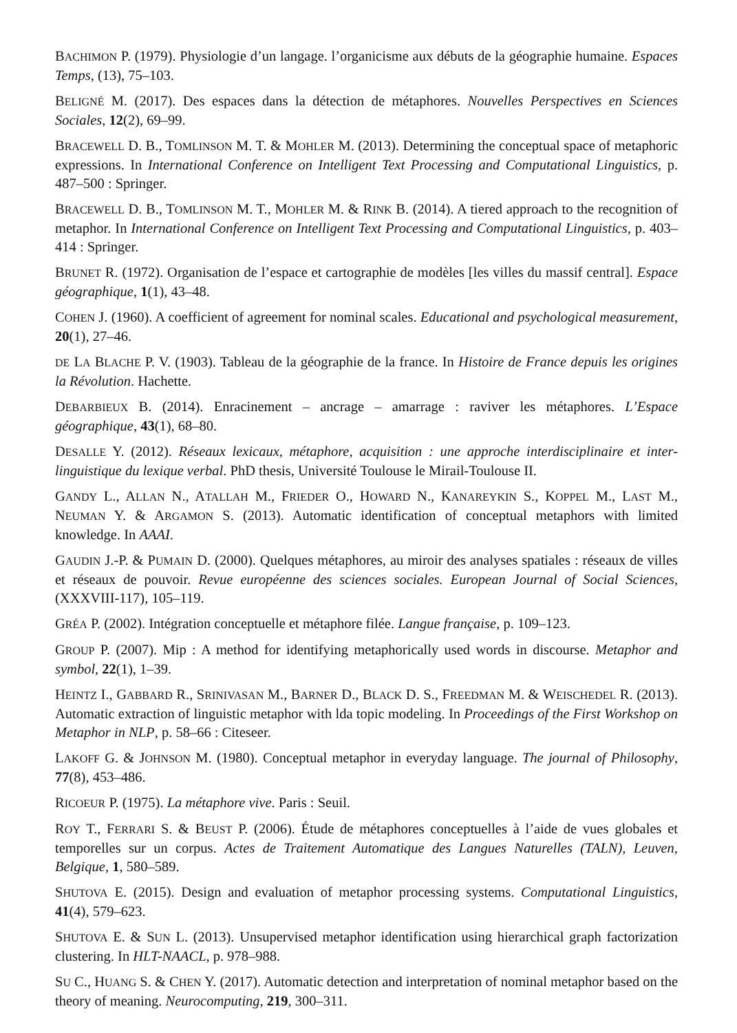BACHIMON P. (1979). Physiologie d’un langage. l’organicisme aux débuts de la géographie humaine. Espaces Temps, (13), 75–103.
BELIGNÉ M. (2017). Des espaces dans la détection de métaphores. Nouvelles Perspectives en Sciences Sociales, 12(2), 69–99.
BRACEWELL D. B., TOMLINSON M. T. & MOHLER M. (2013). Determining the conceptual space of metaphoric expressions. In International Conference on Intelligent Text Processing and Computational Linguistics, p. 487–500 : Springer.
BRACEWELL D. B., TOMLINSON M. T., MOHLER M. & RINK B. (2014). A tiered approach to the recognition of metaphor. In International Conference on Intelligent Text Processing and Computational Linguistics, p. 403–414 : Springer.
BRUNET R. (1972). Organisation de l’espace et cartographie de modèles [les villes du massif central]. Espace géographique, 1(1), 43–48.
COHEN J. (1960). A coefficient of agreement for nominal scales. Educational and psychological measurement, 20(1), 27–46.
DE LA BLACHE P. V. (1903). Tableau de la géographie de la france. In Histoire de France depuis les origines la Révolution. Hachette.
DEBARBIEUX B. (2014). Enracinement – ancrage – amarrage : raviver les métaphores. L’Espace géographique, 43(1), 68–80.
DESALLE Y. (2012). Réseaux lexicaux, métaphore, acquisition : une approche interdisciplinaire et inter-linguistique du lexique verbal. PhD thesis, Université Toulouse le Mirail-Toulouse II.
GANDY L., ALLAN N., ATALLAH M., FRIEDER O., HOWARD N., KANAREYKIN S., KOPPEL M., LAST M., NEUMAN Y. & ARGAMON S. (2013). Automatic identification of conceptual metaphors with limited knowledge. In AAAI.
GAUDIN J.-P. & PUMAIN D. (2000). Quelques métaphores, au miroir des analyses spatiales : réseaux de villes et réseaux de pouvoir. Revue européenne des sciences sociales. European Journal of Social Sciences, (XXXVIII-117), 105–119.
GRÉA P. (2002). Intégration conceptuelle et métaphore filée. Langue française, p. 109–123.
GROUP P. (2007). Mip : A method for identifying metaphorically used words in discourse. Metaphor and symbol, 22(1), 1–39.
HEINTZ I., GABBARD R., SRINIVASAN M., BARNER D., BLACK D. S., FREEDMAN M. & WEISCHEDEL R. (2013). Automatic extraction of linguistic metaphor with lda topic modeling. In Proceedings of the First Workshop on Metaphor in NLP, p. 58–66 : Citeseer.
LAKOFF G. & JOHNSON M. (1980). Conceptual metaphor in everyday language. The journal of Philosophy, 77(8), 453–486.
RICOEUR P. (1975). La métaphore vive. Paris : Seuil.
ROY T., FERRARI S. & BEUST P. (2006). Étude de métaphores conceptuelles à l’aide de vues globales et temporelles sur un corpus. Actes de Traitement Automatique des Langues Naturelles (TALN), Leuven, Belgique, 1, 580–589.
SHUTOVA E. (2015). Design and evaluation of metaphor processing systems. Computational Linguistics, 41(4), 579–623.
SHUTOVA E. & SUN L. (2013). Unsupervised metaphor identification using hierarchical graph factorization clustering. In HLT-NAACL, p. 978–988.
SU C., HUANG S. & CHEN Y. (2017). Automatic detection and interpretation of nominal metaphor based on the theory of meaning. Neurocomputing, 219, 300–311.